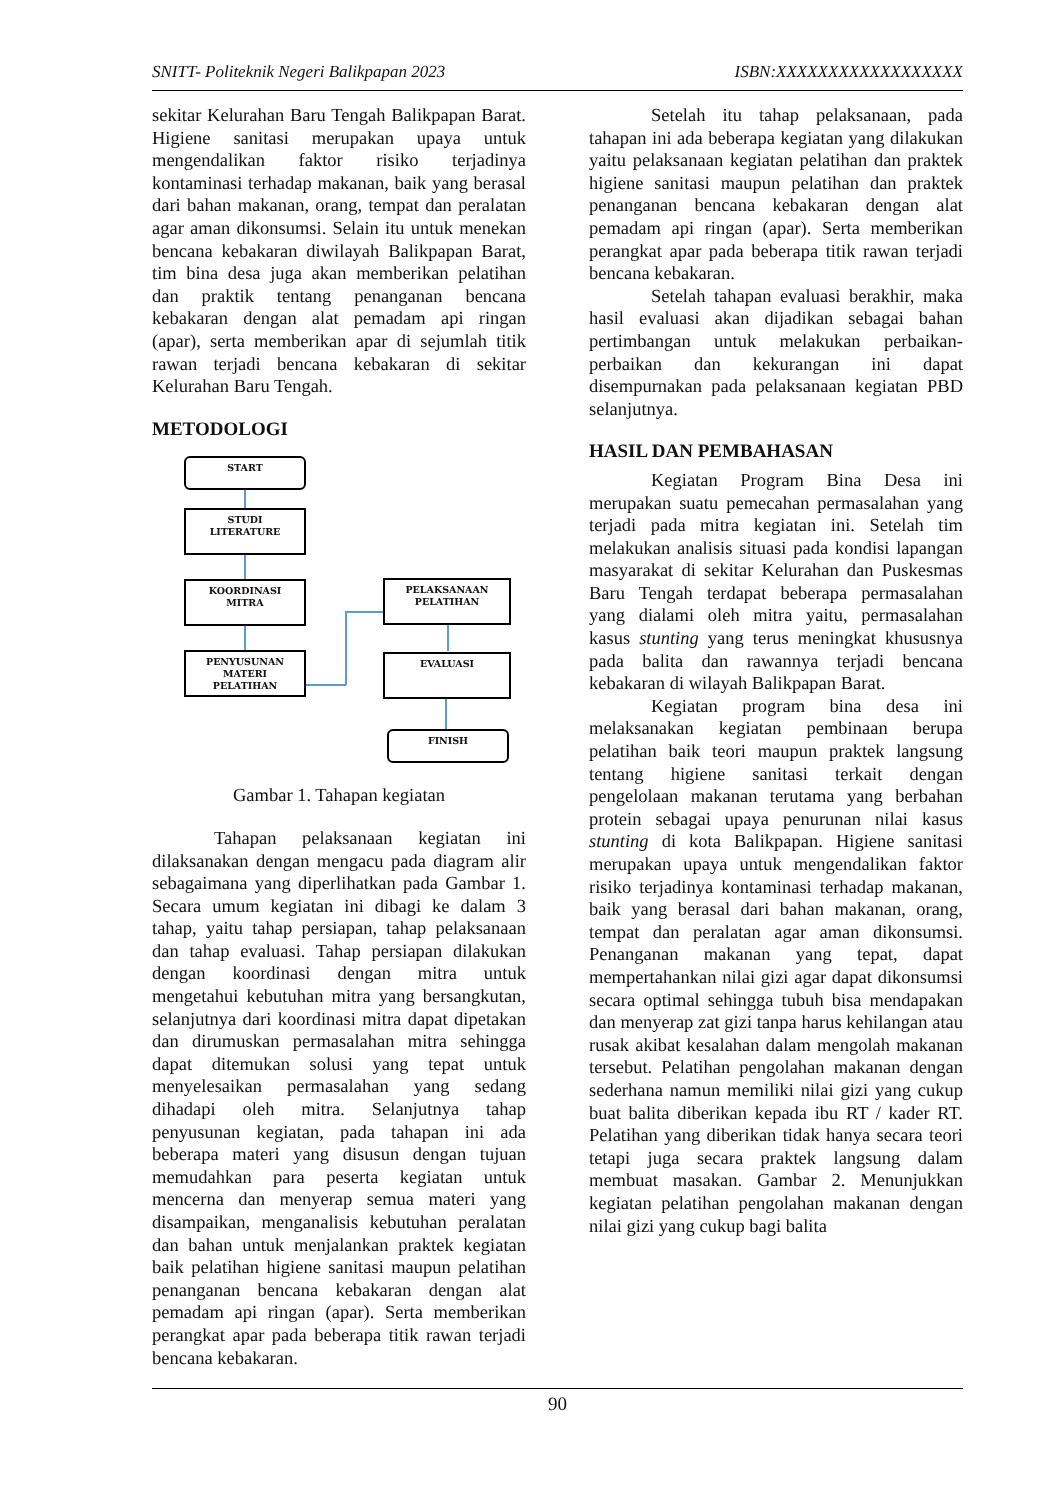SNITT- Politeknik Negeri Balikpapan 2023 ISBN:XXXXXXXXXXXXXXXXXX
sekitar Kelurahan Baru Tengah Balikpapan Barat. Higiene sanitasi merupakan upaya untuk mengendalikan faktor risiko terjadinya kontaminasi terhadap makanan, baik yang berasal dari bahan makanan, orang, tempat dan peralatan agar aman dikonsumsi. Selain itu untuk menekan bencana kebakaran diwilayah Balikpapan Barat, tim bina desa juga akan memberikan pelatihan dan praktik tentang penanganan bencana kebakaran dengan alat pemadam api ringan (apar), serta memberikan apar di sejumlah titik rawan terjadi bencana kebakaran di sekitar Kelurahan Baru Tengah.
METODOLOGI
START
STUDI
LITERATURE
KOORDINASI
MITRA
PENYUSUNAN
MATERI
PELATIHAN
PELAKSANAAN
PELATIHAN
EVALUASI
FINISH
Gambar 1. Tahapan kegiatan
Tahapan pelaksanaan kegiatan ini dilaksanakan dengan mengacu pada diagram alir sebagaimana yang diperlihatkan pada Gambar 1. Secara umum kegiatan ini dibagi ke dalam 3 tahap, yaitu tahap persiapan, tahap pelaksanaan dan tahap evaluasi. Tahap persiapan dilakukan dengan koordinasi dengan mitra untuk mengetahui kebutuhan mitra yang bersangkutan, selanjutnya dari koordinasi mitra dapat dipetakan dan dirumuskan permasalahan mitra sehingga dapat ditemukan solusi yang tepat untuk menyelesaikan permasalahan yang sedang dihadapi oleh mitra. Selanjutnya tahap penyusunan kegiatan, pada tahapan ini ada beberapa materi yang disusun dengan tujuan memudahkan para peserta kegiatan untuk mencerna dan menyerap semua materi yang disampaikan, menganalisis kebutuhan peralatan dan bahan untuk menjalankan praktek kegiatan baik pelatihan higiene sanitasi maupun pelatihan penanganan bencana kebakaran dengan alat pemadam api ringan (apar). Serta memberikan perangkat apar pada beberapa titik rawan terjadi bencana kebakaran.
Setelah itu tahap pelaksanaan, pada tahapan ini ada beberapa kegiatan yang dilakukan yaitu pelaksanaan kegiatan pelatihan dan praktek higiene sanitasi maupun pelatihan dan praktek penanganan bencana kebakaran dengan alat pemadam api ringan (apar). Serta memberikan perangkat apar pada beberapa titik rawan terjadi bencana kebakaran.
Setelah tahapan evaluasi berakhir, maka hasil evaluasi akan dijadikan sebagai bahan pertimbangan untuk melakukan perbaikan-perbaikan dan kekurangan ini dapat disempurnakan pada pelaksanaan kegiatan PBD selanjutnya.
HASIL DAN PEMBAHASAN
Kegiatan Program Bina Desa ini merupakan suatu pemecahan permasalahan yang terjadi pada mitra kegiatan ini. Setelah tim melakukan analisis situasi pada kondisi lapangan masyarakat di sekitar Kelurahan dan Puskesmas Baru Tengah terdapat beberapa permasalahan yang dialami oleh mitra yaitu, permasalahan kasus stunting yang terus meningkat khususnya pada balita dan rawannya terjadi bencana kebakaran di wilayah Balikpapan Barat.
Kegiatan program bina desa ini melaksanakan kegiatan pembinaan berupa pelatihan baik teori maupun praktek langsung tentang higiene sanitasi terkait dengan pengelolaan makanan terutama yang berbahan protein sebagai upaya penurunan nilai kasus stunting di kota Balikpapan. Higiene sanitasi merupakan upaya untuk mengendalikan faktor risiko terjadinya kontaminasi terhadap makanan, baik yang berasal dari bahan makanan, orang, tempat dan peralatan agar aman dikonsumsi. Penanganan makanan yang tepat, dapat mempertahankan nilai gizi agar dapat dikonsumsi secara optimal sehingga tubuh bisa mendapakan dan menyerap zat gizi tanpa harus kehilangan atau rusak akibat kesalahan dalam mengolah makanan tersebut. Pelatihan pengolahan makanan dengan sederhana namun memiliki nilai gizi yang cukup buat balita diberikan kepada ibu RT / kader RT. Pelatihan yang diberikan tidak hanya secara teori tetapi juga secara praktek langsung dalam membuat masakan. Gambar 2. Menunjukkan kegiatan pelatihan pengolahan makanan dengan nilai gizi yang cukup bagi balita
90